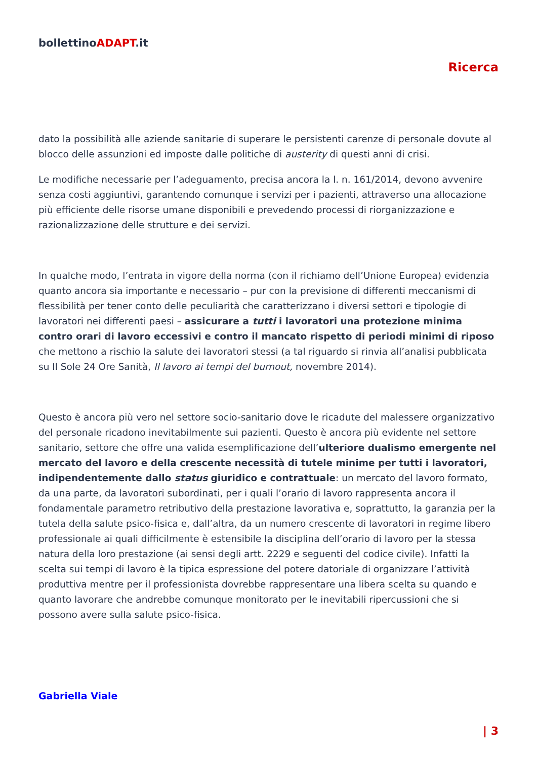bollettinoADAPT.it
Ricerca
dato la possibilità alle aziende sanitarie di superare le persistenti carenze di personale dovute al blocco delle assunzioni ed imposte dalle politiche di austerity di questi anni di crisi.
Le modifiche necessarie per l’adeguamento, precisa ancora la l. n. 161/2014, devono avvenire senza costi aggiuntivi, garantendo comunque i servizi per i pazienti, attraverso una allocazione più efficiente delle risorse umane disponibili e prevedendo processi di riorganizzazione e razionalizzazione delle strutture e dei servizi.
In qualche modo, l’entrata in vigore della norma (con il richiamo dell’Unione Europea) evidenzia quanto ancora sia importante e necessario – pur con la previsione di differenti meccanismi di flessibilità per tener conto delle peculiarità che caratterizzano i diversi settori e tipologie di lavoratori nei differenti paesi – assicurare a tutti i lavoratori una protezione minima contro orari di lavoro eccessivi e contro il mancato rispetto di periodi minimi di riposo che mettono a rischio la salute dei lavoratori stessi (a tal riguardo si rinvia all’analisi pubblicata su Il Sole 24 Ore Sanità, Il lavoro ai tempi del burnout, novembre 2014).
Questo è ancora più vero nel settore socio-sanitario dove le ricadute del malessere organizzativo del personale ricadono inevitabilmente sui pazienti. Questo è ancora più evidente nel settore sanitario, settore che offre una valida esemplificazione dell’ulteriore dualismo emergente nel mercato del lavoro e della crescente necessità di tutele minime per tutti i lavoratori, indipendentemente dallo status giuridico e contrattuale: un mercato del lavoro formato, da una parte, da lavoratori subordinati, per i quali l’orario di lavoro rappresenta ancora il fondamentale parametro retributivo della prestazione lavorativa e, soprattutto, la garanzia per la tutela della salute psico-fisica e, dall’altra, da un numero crescente di lavoratori in regime libero professionale ai quali difficilmente è estensibile la disciplina dell’orario di lavoro per la stessa natura della loro prestazione (ai sensi degli artt. 2229 e seguenti del codice civile). Infatti la scelta sui tempi di lavoro è la tipica espressione del potere datoriale di organizzare l’attività produttiva mentre per il professionista dovrebbe rappresentare una libera scelta su quando e quanto lavorare che andrebbe comunque monitorato per le inevitabili ripercussioni che si possono avere sulla salute psico-fisica.
Gabriella Viale
| 3